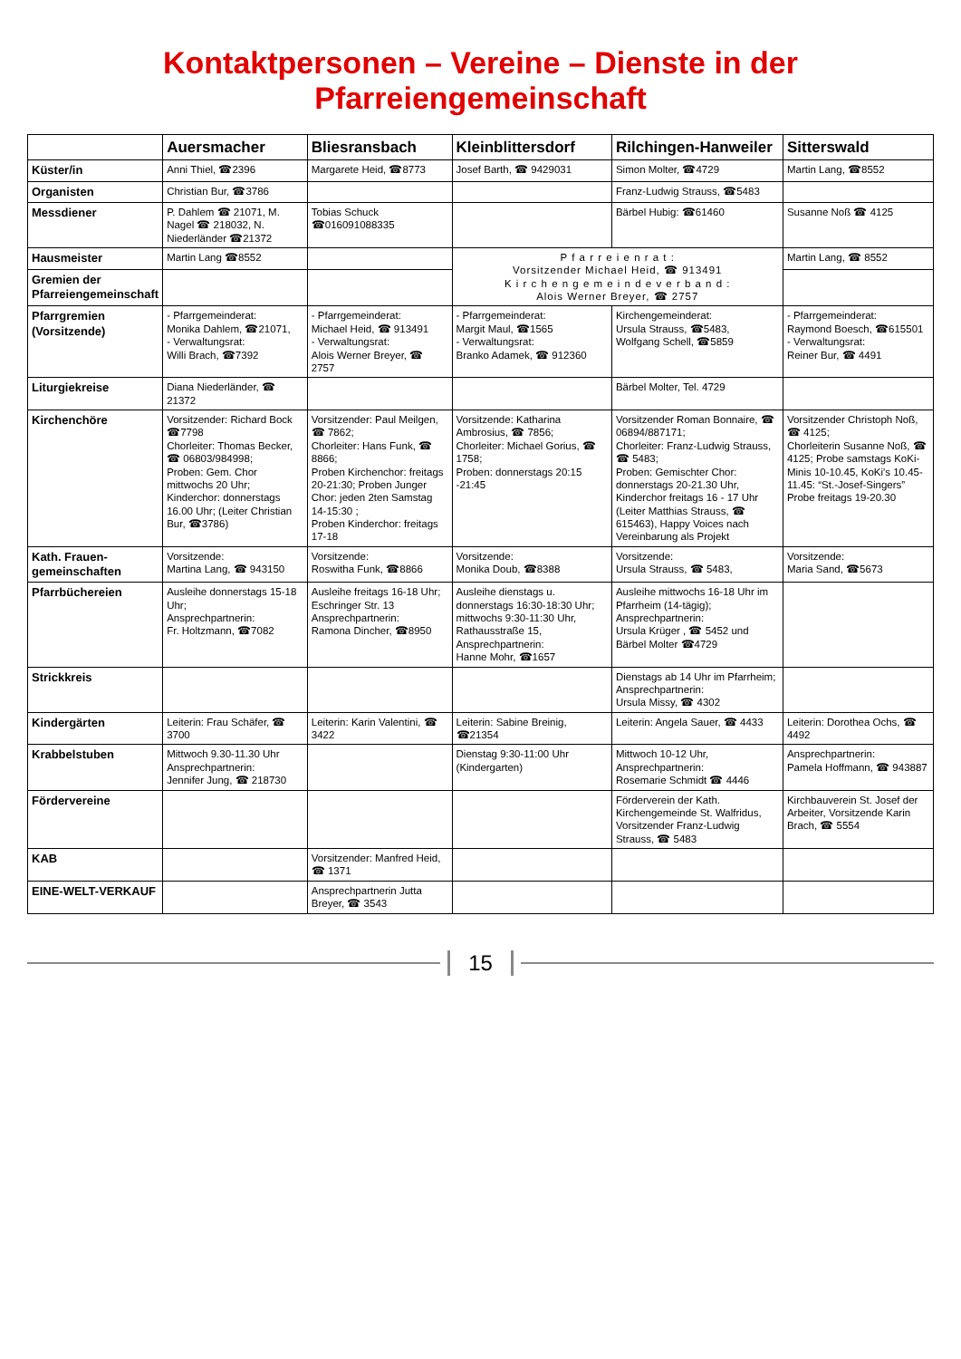Kontaktpersonen – Vereine – Dienste in der Pfarreiengemeinschaft
| | Auersmacher | Bliesransbach | Kleinblittersdorf | Rilchingen-Hanweiler | Sitterswald |
| --- | --- | --- | --- | --- | --- |
| Küster/in | Anni Thiel, ☎2396 | Margarete Heid, ☎8773 | Josef Barth, ☎ 9429031 | Simon Molter, ☎4729 | Martin Lang, ☎8552 |
| Organisten | Christian Bur, ☎3786 | | | Franz-Ludwig Strauss, ☎5483 | |
| Messdiener | P. Dahlem ☎ 21071, M. Nagel ☎ 218032, N. Niederländer ☎21372 | Tobias Schuck ☎016091088335 | | Bärbel Hubig: ☎61460 | Susanne Noß ☎ 4125 |
| Hausmeister | Martin Lang ☎8552 | | P f a r r e i e n r a t : Vorsitzender Michael Heid, ☎ 913491 K i r c h e n g e m e i n d e v e r b a n d : Alois Werner Breyer, ☎ 2757 | | Martin Lang, ☎ 8552 |
| Gremien der Pfarreiengemeinschaft | | | | | |
| Pfarrgremien (Vorsitzende) | - Pfarrgemeinderat: Monika Dahlem, ☎21071, - Verwaltungsrat: Willi Brach, ☎7392 | - Pfarrgemeinderat: Michael Heid, ☎ 913491 - Verwaltungsrat: Alois Werner Breyer, ☎ 2757 | - Pfarrgemeinderat: Margit Maul, ☎1565 - Verwaltungsrat: Branko Adamek, ☎ 912360 | Kirchengemeinderat: Ursula Strauss, ☎5483, Wolfgang Schell, ☎5859 | - Pfarrgemeinderat: Raymond Boesch, ☎615501 - Verwaltungsrat: Reiner Bur, ☎ 4491 |
| Liturgiekreise | Diana Niederländer, ☎ 21372 | | | Bärbel Molter, Tel. 4729 | |
| Kirchenchöre | Vorsitzender: Richard Bock ☎7798 Chorleiter: Thomas Becker, ☎ 06803/984998; Proben: Gem. Chor mittwochs 20 Uhr; Kinderchor: donnerstags 16.00 Uhr; (Leiter Christian Bur, ☎3786) | Vorsitzender: Paul Meilgen, ☎ 7862; Chorleiter: Hans Funk, ☎ 8866; Proben Kirchenchor: freitags 20-21:30; Proben Junger Chor: jeden 2ten Samstag 14-15:30 ; Proben Kinderchor: freitags 17-18 | Vorsitzende: Katharina Ambrosius, ☎ 7856; Chorleiter: Michael Gorius, ☎ 1758; Proben: donnerstags 20:15 -21:45 | Vorsitzender Roman Bonnaire, ☎ 06894/887171; Chorleiter: Franz-Ludwig Strauss, ☎ 5483; Proben: Gemischter Chor: donnerstags 20-21.30 Uhr, Kinderchor freitags 16 - 17 Uhr (Leiter Matthias Strauss, ☎ 615463), Happy Voices nach Vereinbarung als Projekt | Vorsitzender Christoph Noß, ☎ 4125; Chorleiterin Susanne Noß, ☎ 4125; Probe samstags KoKi-Minis 10-10.45, KoKi's 10.45-11.45: “St.-Josef-Singers” Probe freitags 19-20.30 |
| Kath. Frauen-gemeinschaften | Vorsitzende: Martina Lang, ☎ 943150 | Vorsitzende: Roswitha Funk, ☎8866 | Vorsitzende: Monika Doub, ☎8388 | Vorsitzende: Ursula Strauss, ☎ 5483, | Vorsitzende: Maria Sand, ☎5673 |
| Pfarrbüchereien | Ausleihe donnerstags 15-18 Uhr; Ansprechpartnerin: Fr. Holtzmann, ☎7082 | Ausleihe freitags 16-18 Uhr; Eschringer Str. 13 Ansprechpartnerin: Ramona Dincher, ☎8950 | Ausleihe dienstags u. donnerstags 16:30-18:30 Uhr; mittwochs 9:30-11:30 Uhr, Rathausstraße 15, Ansprechpartnerin: Hanne Mohr, ☎1657 | Ausleihe mittwochs 16-18 Uhr im Pfarrheim (14-tägig); Ansprechpartnerin: Ursula Krüger , ☎ 5452 und Bärbel Molter ☎4729 | |
| Strickkreis | | | | Dienstags ab 14 Uhr im Pfarrheim; Ansprechpartnerin: Ursula Missy, ☎ 4302 | |
| Kindergärten | Leiterin: Frau Schäfer, ☎ 3700 | Leiterin: Karin Valentini, ☎ 3422 | Leiterin: Sabine Breinig, ☎21354 | Leiterin: Angela Sauer, ☎ 4433 | Leiterin: Dorothea Ochs, ☎ 4492 |
| Krabbelstuben | Mittwoch 9.30-11.30 Uhr Ansprechpartnerin: Jennifer Jung, ☎ 218730 | | Dienstag 9:30-11:00 Uhr (Kindergarten) | Mittwoch 10-12 Uhr, Ansprechpartnerin: Rosemarie Schmidt ☎ 4446 | Ansprechpartnerin: Pamela Hoffmann, ☎ 943887 |
| Fördervereine | | | | Förderverein der Kath. Kirchengemeinde St. Walfridus, Vorsitzender Franz-Ludwig Strauss, ☎ 5483 | Kirchbauverein St. Josef der Arbeiter, Vorsitzende Karin Brach, ☎ 5554 |
| KAB | | Vorsitzender: Manfred Heid, ☎ 1371 | | | |
| EINE-WELT-VERKAUF | | Ansprechpartnerin Jutta Breyer, ☎ 3543 | | | |
15